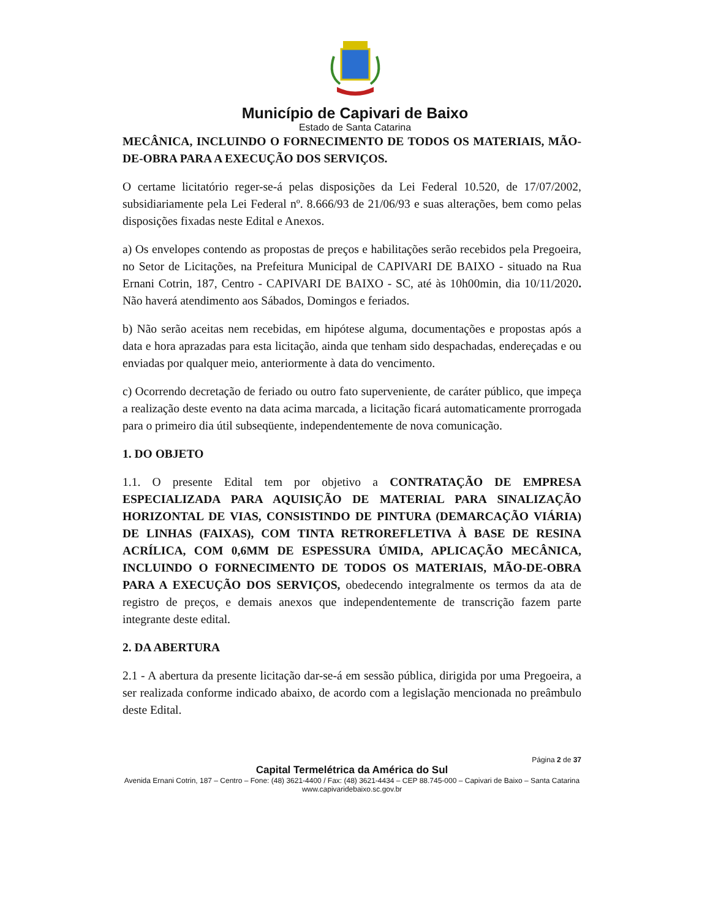Município de Capivari de Baixo
Estado de Santa Catarina
MECÂNICA, INCLUINDO O FORNECIMENTO DE TODOS OS MATERIAIS, MÃO-DE-OBRA PARA A EXECUÇÃO DOS SERVIÇOS.
O certame licitatório reger-se-á pelas disposições da Lei Federal 10.520, de 17/07/2002, subsidiariamente pela Lei Federal nº. 8.666/93 de 21/06/93 e suas alterações, bem como pelas disposições fixadas neste Edital e Anexos.
a) Os envelopes contendo as propostas de preços e habilitações serão recebidos pela Pregoeira, no Setor de Licitações, na Prefeitura Municipal de CAPIVARI DE BAIXO - situado na Rua Ernani Cotrin, 187, Centro - CAPIVARI DE BAIXO - SC, até às 10h00min, dia 10/11/2020. Não haverá atendimento aos Sábados, Domingos e feriados.
b) Não serão aceitas nem recebidas, em hipótese alguma, documentações e propostas após a data e hora aprazadas para esta licitação, ainda que tenham sido despachadas, endereçadas e ou enviadas por qualquer meio, anteriormente à data do vencimento.
c) Ocorrendo decretação de feriado ou outro fato superveniente, de caráter público, que impeça a realização deste evento na data acima marcada, a licitação ficará automaticamente prorrogada para o primeiro dia útil subseqüente, independentemente de nova comunicação.
1. DO OBJETO
1.1. O presente Edital tem por objetivo a CONTRATAÇÃO DE EMPRESA ESPECIALIZADA PARA AQUISIÇÃO DE MATERIAL PARA SINALIZAÇÃO HORIZONTAL DE VIAS, CONSISTINDO DE PINTURA (DEMARCAÇÃO VIÁRIA) DE LINHAS (FAIXAS), COM TINTA RETROREFLETIVA À BASE DE RESINA ACRÍLICA, COM 0,6MM DE ESPESSURA ÚMIDA, APLICAÇÃO MECÂNICA, INCLUINDO O FORNECIMENTO DE TODOS OS MATERIAIS, MÃO-DE-OBRA PARA A EXECUÇÃO DOS SERVIÇOS, obedecendo integralmente os termos da ata de registro de preços, e demais anexos que independentemente de transcrição fazem parte integrante deste edital.
2. DA ABERTURA
2.1 - A abertura da presente licitação dar-se-á em sessão pública, dirigida por uma Pregoeira, a ser realizada conforme indicado abaixo, de acordo com a legislação mencionada no preâmbulo deste Edital.
Página 2 de 37
Capital Termelétrica da América do Sul
Avenida Ernani Cotrin, 187 – Centro – Fone: (48) 3621-4400 / Fax: (48) 3621-4434 – CEP 88.745-000 – Capivari de Baixo – Santa Catarina
www.capivaridebaixo.sc.gov.br